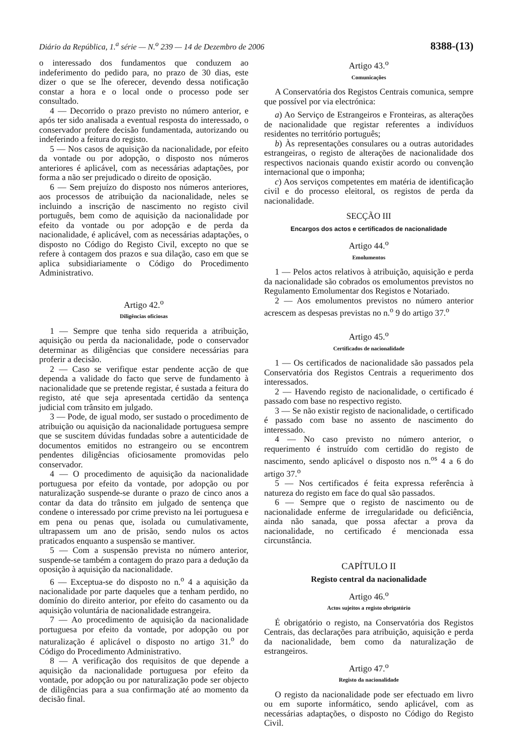Diário da República, 1.<sup>a</sup> série — N.<sup>o</sup> 239 — 14 de Dezembro de 2006 8388-(13)
o interessado dos fundamentos que conduzem ao indeferimento do pedido para, no prazo de 30 dias, este dizer o que se lhe oferecer, devendo dessa notificação constar a hora e o local onde o processo pode ser consultado.
4 — Decorrido o prazo previsto no número anterior, e após ter sido analisada a eventual resposta do interessado, o conservador profere decisão fundamentada, autorizando ou indeferindo a feitura do registo.
5 — Nos casos de aquisição da nacionalidade, por efeito da vontade ou por adopção, o disposto nos números anteriores é aplicável, com as necessárias adaptações, por forma a não ser prejudicado o direito de oposição.
6 — Sem prejuízo do disposto nos números anteriores, aos processos de atribuição da nacionalidade, neles se incluindo a inscrição de nascimento no registo civil português, bem como de aquisição da nacionalidade por efeito da vontade ou por adopção e de perda da nacionalidade, é aplicável, com as necessárias adaptações, o disposto no Código do Registo Civil, excepto no que se refere à contagem dos prazos e sua dilação, caso em que se aplica subsidiariamente o Código do Procedimento Administrativo.
Artigo 42.<sup>o</sup>
Diligências oficiosas
1 — Sempre que tenha sido requerida a atribuição, aquisição ou perda da nacionalidade, pode o conservador determinar as diligências que considere necessárias para proferir a decisão.
2 — Caso se verifique estar pendente acção de que dependa a validade do facto que serve de fundamento à nacionalidade que se pretende registar, é sustada a feitura do registo, até que seja apresentada certidão da sentença judicial com trânsito em julgado.
3 — Pode, de igual modo, ser sustado o procedimento de atribuição ou aquisição da nacionalidade portuguesa sempre que se suscitem dúvidas fundadas sobre a autenticidade de documentos emitidos no estrangeiro ou se encontrem pendentes diligências oficiosamente promovidas pelo conservador.
4 — O procedimento de aquisição da nacionalidade portuguesa por efeito da vontade, por adopção ou por naturalização suspende-se durante o prazo de cinco anos a contar da data do trânsito em julgado de sentença que condene o interessado por crime previsto na lei portuguesa e em pena ou penas que, isolada ou cumulativamente, ultrapassem um ano de prisão, sendo nulos os actos praticados enquanto a suspensão se mantiver.
5 — Com a suspensão prevista no número anterior, suspende-se também a contagem do prazo para a dedução da oposição à aquisição da nacionalidade.
6 — Exceptua-se do disposto no n.<sup>o</sup> 4 a aquisição da nacionalidade por parte daqueles que a tenham perdido, no domínio do direito anterior, por efeito do casamento ou da aquisição voluntária de nacionalidade estrangeira.
7 — Ao procedimento de aquisição da nacionalidade portuguesa por efeito da vontade, por adopção ou por naturalização é aplicável o disposto no artigo 31.<sup>o</sup> do Código do Procedimento Administrativo.
8 — A verificação dos requisitos de que depende a aquisição da nacionalidade portuguesa por efeito da vontade, por adopção ou por naturalização pode ser objecto de diligências para a sua confirmação até ao momento da decisão final.
Artigo 43.<sup>o</sup>
Comunicações
A Conservatória dos Registos Centrais comunica, sempre que possível por via electrónica:
a) Ao Serviço de Estrangeiros e Fronteiras, as alterações de nacionalidade que registar referentes a indivíduos residentes no território português;
b) Às representações consulares ou a outras autoridades estrangeiras, o registo de alterações de nacionalidade dos respectivos nacionais quando existir acordo ou convenção internacional que o imponha;
c) Aos serviços competentes em matéria de identificação civil e do processo eleitoral, os registos de perda da nacionalidade.
SECÇÃO III
Encargos dos actos e certificados de nacionalidade
Artigo 44.<sup>o</sup>
Emolumentos
1 — Pelos actos relativos à atribuição, aquisição e perda da nacionalidade são cobrados os emolumentos previstos no Regulamento Emolumentar dos Registos e Notariado.
2 — Aos emolumentos previstos no número anterior acrescem as despesas previstas no n.<sup>o</sup> 9 do artigo 37.<sup>o</sup>
Artigo 45.<sup>o</sup>
Certificados de nacionalidade
1 — Os certificados de nacionalidade são passados pela Conservatória dos Registos Centrais a requerimento dos interessados.
2 — Havendo registo de nacionalidade, o certificado é passado com base no respectivo registo.
3 — Se não existir registo de nacionalidade, o certificado é passado com base no assento de nascimento do interessado.
4 — No caso previsto no número anterior, o requerimento é instruído com certidão do registo de nascimento, sendo aplicável o disposto nos n.<sup>os</sup> 4 a 6 do artigo 37.<sup>o</sup>
5 — Nos certificados é feita expressa referência à natureza do registo em face do qual são passados.
6 — Sempre que o registo de nascimento ou de nacionalidade enferme de irregularidade ou deficiência, ainda não sanada, que possa afectar a prova da nacionalidade, no certificado é mencionada essa circunstância.
CAPÍTULO II
Registo central da nacionalidade
Artigo 46.<sup>o</sup>
Actos sujeitos a registo obrigatório
É obrigatório o registo, na Conservatória dos Registos Centrais, das declarações para atribuição, aquisição e perda da nacionalidade, bem como da naturalização de estrangeiros.
Artigo 47.<sup>o</sup>
Registo da nacionalidade
O registo da nacionalidade pode ser efectuado em livro ou em suporte informático, sendo aplicável, com as necessárias adaptações, o disposto no Código do Registo Civil.